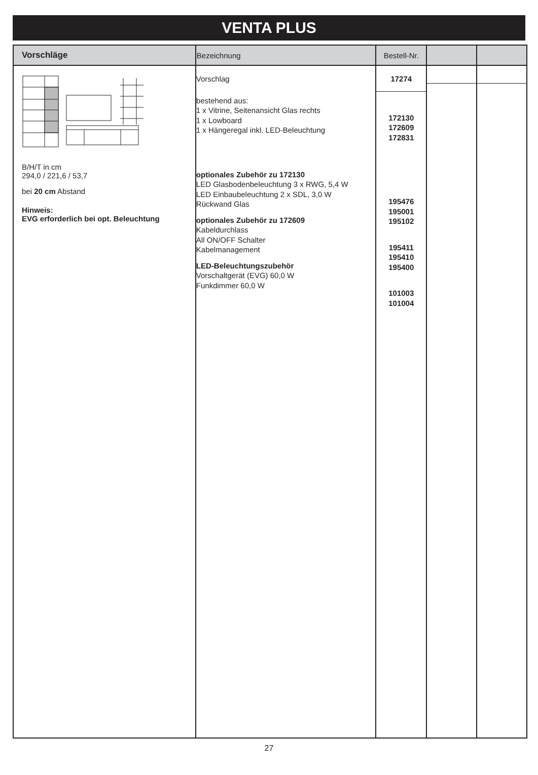VENTA PLUS
| Vorschläge | Bezeichnung | Bestell-Nr. | | |
| --- | --- | --- | --- | --- |
| B/H/T in cm 294,0 / 221,6 / 53,7 bei 20 cm Abstand Hinweis: EVG erforderlich bei opt. Beleuchtung | Vorschlag bestehend aus: 1 x Vitrine, Seitenansicht Glas rechts 1 x Lowboard 1 x Hängeregal inkl. LED-Beleuchtung optionales Zubehör zu 172130 LED Glasbodenbeleuchtung 3 x RWG, 5,4 W LED Einbaubeleuchtung 2 x SDL, 3,0 W Rückwand Glas optionales Zubehör zu 172609 Kabeldurchlass All ON/OFF Schalter Kabelmanagement LED-Beleuchtungszubehör Vorschaltgerät (EVG) 60,0 W Funkdimmer 60,0 W | 17274 172130 172609 172831 195476 195001 195102 195411 195410 195400 101003 101004 | | |
27